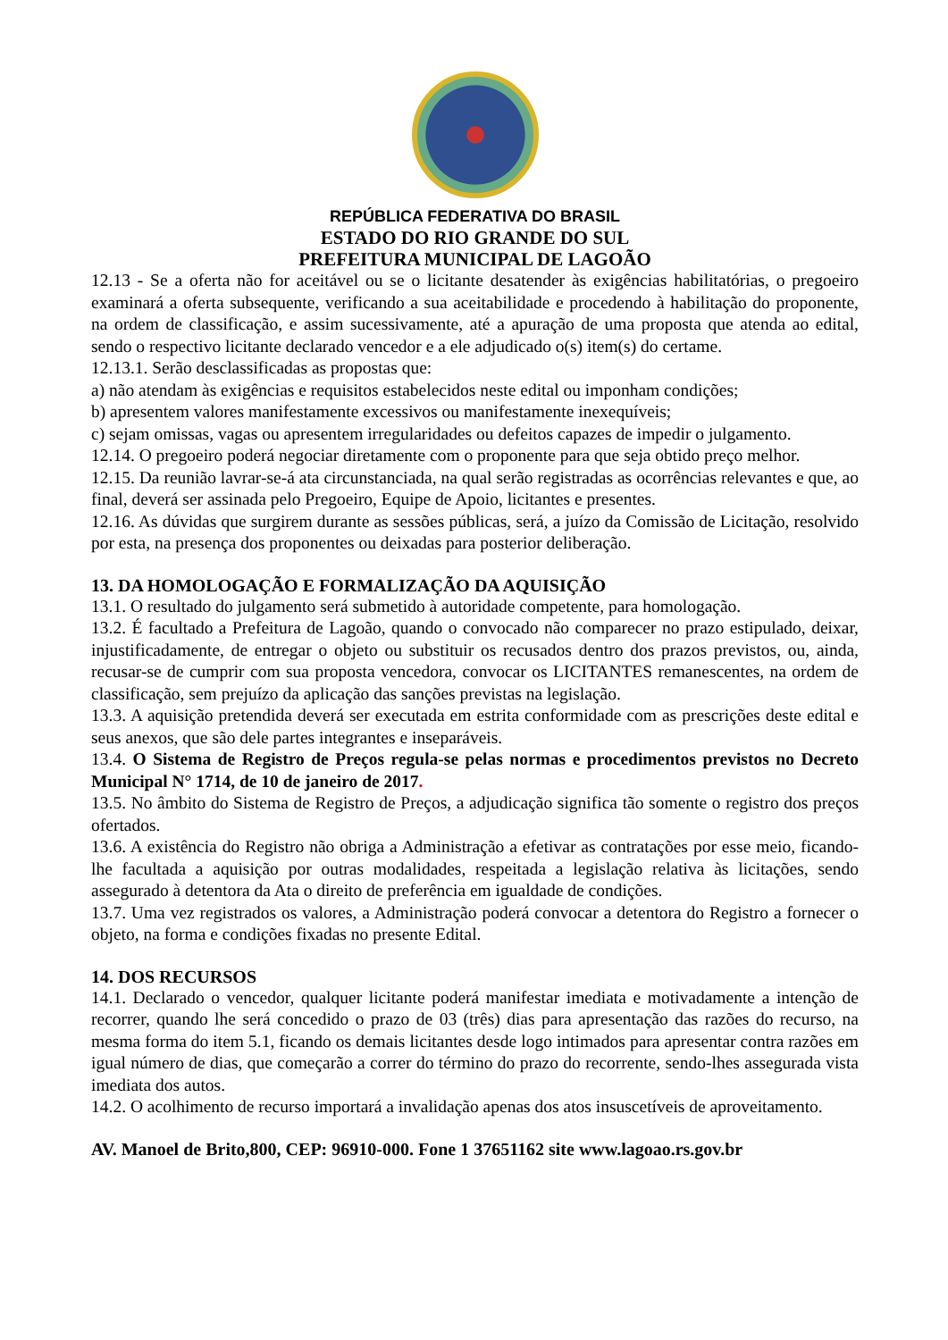REPÚBLICA FEDERATIVA DO BRASIL
ESTADO DO RIO GRANDE DO SUL
PREFEITURA MUNICIPAL DE LAGOÃO
12.13 - Se a oferta não for aceitável ou se o licitante desatender às exigências habilitatórias, o pregoeiro examinará a oferta subsequente, verificando a sua aceitabilidade e procedendo à habilitação do proponente, na ordem de classificação, e assim sucessivamente, até a apuração de uma proposta que atenda ao edital, sendo o respectivo licitante declarado vencedor e a ele adjudicado o(s) item(s) do certame.
12.13.1. Serão desclassificadas as propostas que:
a) não atendam às exigências e requisitos estabelecidos neste edital ou imponham condições;
b) apresentem valores manifestamente excessivos ou manifestamente inexequíveis;
c) sejam omissas, vagas ou apresentem irregularidades ou defeitos capazes de impedir o julgamento.
12.14. O pregoeiro poderá negociar diretamente com o proponente para que seja obtido preço melhor.
12.15. Da reunião lavrar-se-á ata circunstanciada, na qual serão registradas as ocorrências relevantes e que, ao final, deverá ser assinada pelo Pregoeiro, Equipe de Apoio, licitantes e presentes.
12.16. As dúvidas que surgirem durante as sessões públicas, será, a juízo da Comissão de Licitação, resolvido por esta, na presença dos proponentes ou deixadas para posterior deliberação.
13. DA HOMOLOGAÇÃO E FORMALIZAÇÃO DA AQUISIÇÃO
13.1. O resultado do julgamento será submetido à autoridade competente, para homologação.
13.2. É facultado a Prefeitura de Lagoão, quando o convocado não comparecer no prazo estipulado, deixar, injustificadamente, de entregar o objeto ou substituir os recusados dentro dos prazos previstos, ou, ainda, recusar-se de cumprir com sua proposta vencedora, convocar os LICITANTES remanescentes, na ordem de classificação, sem prejuízo da aplicação das sanções previstas na legislação.
13.3. A aquisição pretendida deverá ser executada em estrita conformidade com as prescrições deste edital e seus anexos, que são dele partes integrantes e inseparáveis.
13.4. O Sistema de Registro de Preços regula-se pelas normas e procedimentos previstos no Decreto Municipal N° 1714, de 10 de janeiro de 2017.
13.5. No âmbito do Sistema de Registro de Preços, a adjudicação significa tão somente o registro dos preços ofertados.
13.6. A existência do Registro não obriga a Administração a efetivar as contratações por esse meio, ficando-lhe facultada a aquisição por outras modalidades, respeitada a legislação relativa às licitações, sendo assegurado à detentora da Ata o direito de preferência em igualdade de condições.
13.7. Uma vez registrados os valores, a Administração poderá convocar a detentora do Registro a fornecer o objeto, na forma e condições fixadas no presente Edital.
14. DOS RECURSOS
14.1. Declarado o vencedor, qualquer licitante poderá manifestar imediata e motivadamente a intenção de recorrer, quando lhe será concedido o prazo de 03 (três) dias para apresentação das razões do recurso, na mesma forma do item 5.1, ficando os demais licitantes desde logo intimados para apresentar contra razões em igual número de dias, que começarão a correr do término do prazo do recorrente, sendo-lhes assegurada vista imediata dos autos.
14.2. O acolhimento de recurso importará a invalidação apenas dos atos insuscetíveis de aproveitamento.
AV. Manoel de Brito,800, CEP: 96910-000. Fone 1 37651162 site www.lagoao.rs.gov.br